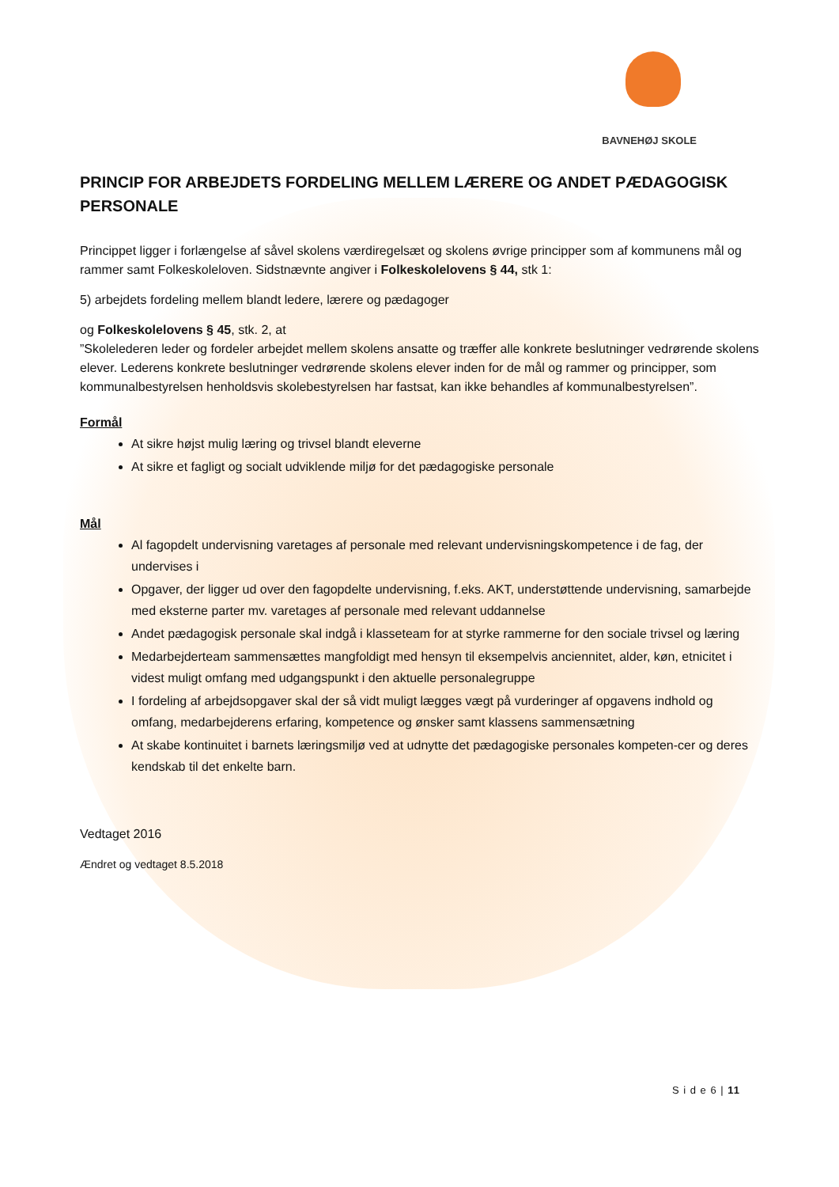BAVNEHØJ SKOLE
PRINCIP FOR ARBEJDETS FORDELING MELLEM LÆRERE OG ANDET PÆDAGOGISK PERSONALE
Princippet ligger i forlængelse af såvel skolens værdiregelsæt og skolens øvrige principper som af kommunens mål og rammer samt Folkeskoleloven. Sidstnævnte angiver i Folkeskolelovens § 44, stk 1:
5) arbejdets fordeling mellem blandt ledere, lærere og pædagoger
og Folkeskolelovens § 45, stk. 2, at
”Skolelederen leder og fordeler arbejdet mellem skolens ansatte og træffer alle konkrete beslutninger vedrørende skolens elever. Lederens konkrete beslutninger vedrørende skolens elever inden for de mål og rammer og principper, som kommunalbestyrelsen henholdsvis skolebestyrelsen har fastsat, kan ikke behandles af kommunalbestyrelsen”.
Formål
At sikre højst mulig læring og trivsel blandt eleverne
At sikre et fagligt og socialt udviklende miljø for det pædagogiske personale
Mål
Al fagopdelt undervisning varetages af personale med relevant undervisningskompetence i de fag, der undervises i
Opgaver, der ligger ud over den fagopdelte undervisning, f.eks. AKT, understøttende undervisning, samarbejde med eksterne parter mv. varetages af personale med relevant uddannelse
Andet pædagogisk personale skal indgå i klasseteam for at styrke rammerne for den sociale trivsel og læring
Medarbejderteam sammensættes mangfoldigt med hensyn til eksempelvis anciennitet, alder, køn, etnicitet i videst muligt omfang med udgangspunkt i den aktuelle personalegruppe
I fordeling af arbejdsopgaver skal der så vidt muligt lægges vægt på vurderinger af opgavens indhold og omfang, medarbejderens erfaring, kompetence og ønsker samt klassens sammensætning
At skabe kontinuitet i barnets læringsmiljø ved at udnytte det pædagogiske personales kompeten-cer og deres kendskab til det enkelte barn.
Vedtaget 2016
Ændret og vedtaget 8.5.2018
S i d e 6 | 11